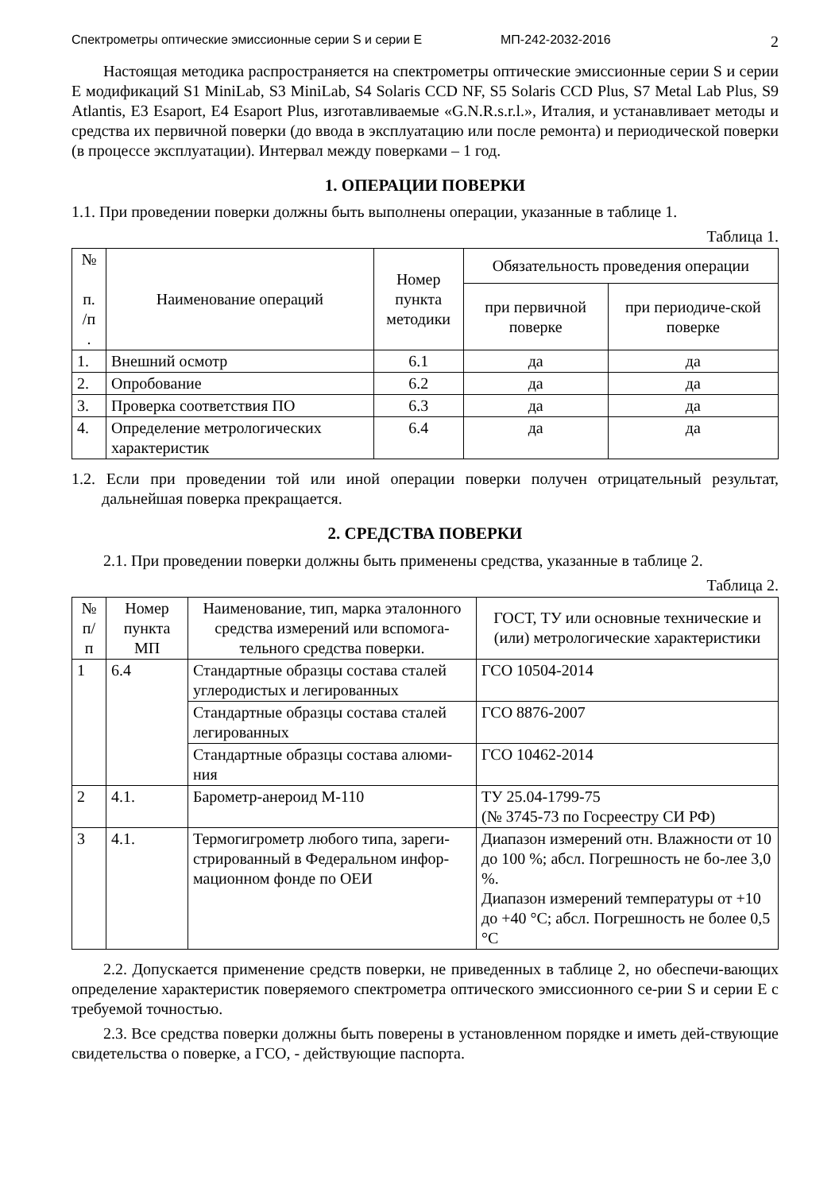Спектрометры оптические эмиссионные серии S и серии E МП-242-2032-2016 2
Настоящая методика распространяется на спектрометры оптические эмиссионные серии S и серии E модификаций S1 MiniLab, S3 MiniLab, S4 Solaris CCD NF, S5 Solaris CCD Plus, S7 Metal Lab Plus, S9 Atlantis, E3 Esaport, E4 Esaport Plus, изготавливаемые «G.N.R.s.r.l.», Италия, и устанавливает методы и средства их первичной поверки (до ввода в эксплуатацию или после ремонта) и периодической поверки (в процессе эксплуатации). Интервал между поверками – 1 год.
1. ОПЕРАЦИИ ПОВЕРКИ
1.1. При проведении поверки должны быть выполнены операции, указанные в таблице 1.
Таблица 1.
| № п. /п . | Наименование операций | Номер пункта методики | Обязательность проведения операции | |
| --- | --- | --- | --- | --- |
| | | | при первичной поверке | при периодиче-ской поверке |
| 1. | Внешний осмотр | 6.1 | да | да |
| 2. | Опробование | 6.2 | да | да |
| 3. | Проверка соответствия ПО | 6.3 | да | да |
| 4. | Определение метрологических характеристик | 6.4 | да | да |
1.2. Если при проведении той или иной операции поверки получен отрицательный результат, дальнейшая поверка прекращается.
2. СРЕДСТВА ПОВЕРКИ
2.1. При проведении поверки должны быть применены средства, указанные в таблице 2.
Таблица 2.
| № п/ п | Номер пункта МП | Наименование, тип, марка эталонного средства измерений или вспомога-тельного средства поверки. | ГОСТ, ТУ или основные технические и (или) метрологические характеристики |
| --- | --- | --- | --- |
| 1 | 6.4 | Стандартные образцы состава сталей углеродистых и легированных | ГСО 10504-2014 |
| | | Стандартные образцы состава сталей легированных | ГСО 8876-2007 |
| | | Стандартные образцы состава алюми-ния | ГСО 10462-2014 |
| 2 | 4.1. | Барометр-анероид М-110 | ТУ 25.04-1799-75 (№ 3745-73 по Госреестру СИ РФ) |
| 3 | 4.1. | Термогигрометр любого типа, зареги-стрированный в Федеральном инфор-мационном фонде по ОЕИ | Диапазон измерений отн. Влажности от 10 до 100 %; абсл. Погрешность не бо-лее 3,0 %. Диапазон измерений температуры от +10 до +40 °С; абсл. Погрешность не более 0,5 °С |
2.2. Допускается применение средств поверки, не приведенных в таблице 2, но обеспечи-вающих определение характеристик поверяемого спектрометра оптического эмиссионного се-рии S и серии E с требуемой точностью.
2.3. Все средства поверки должны быть поверены в установленном порядке и иметь дей-ствующие свидетельства о поверке, а ГСО, - действующие паспорта.